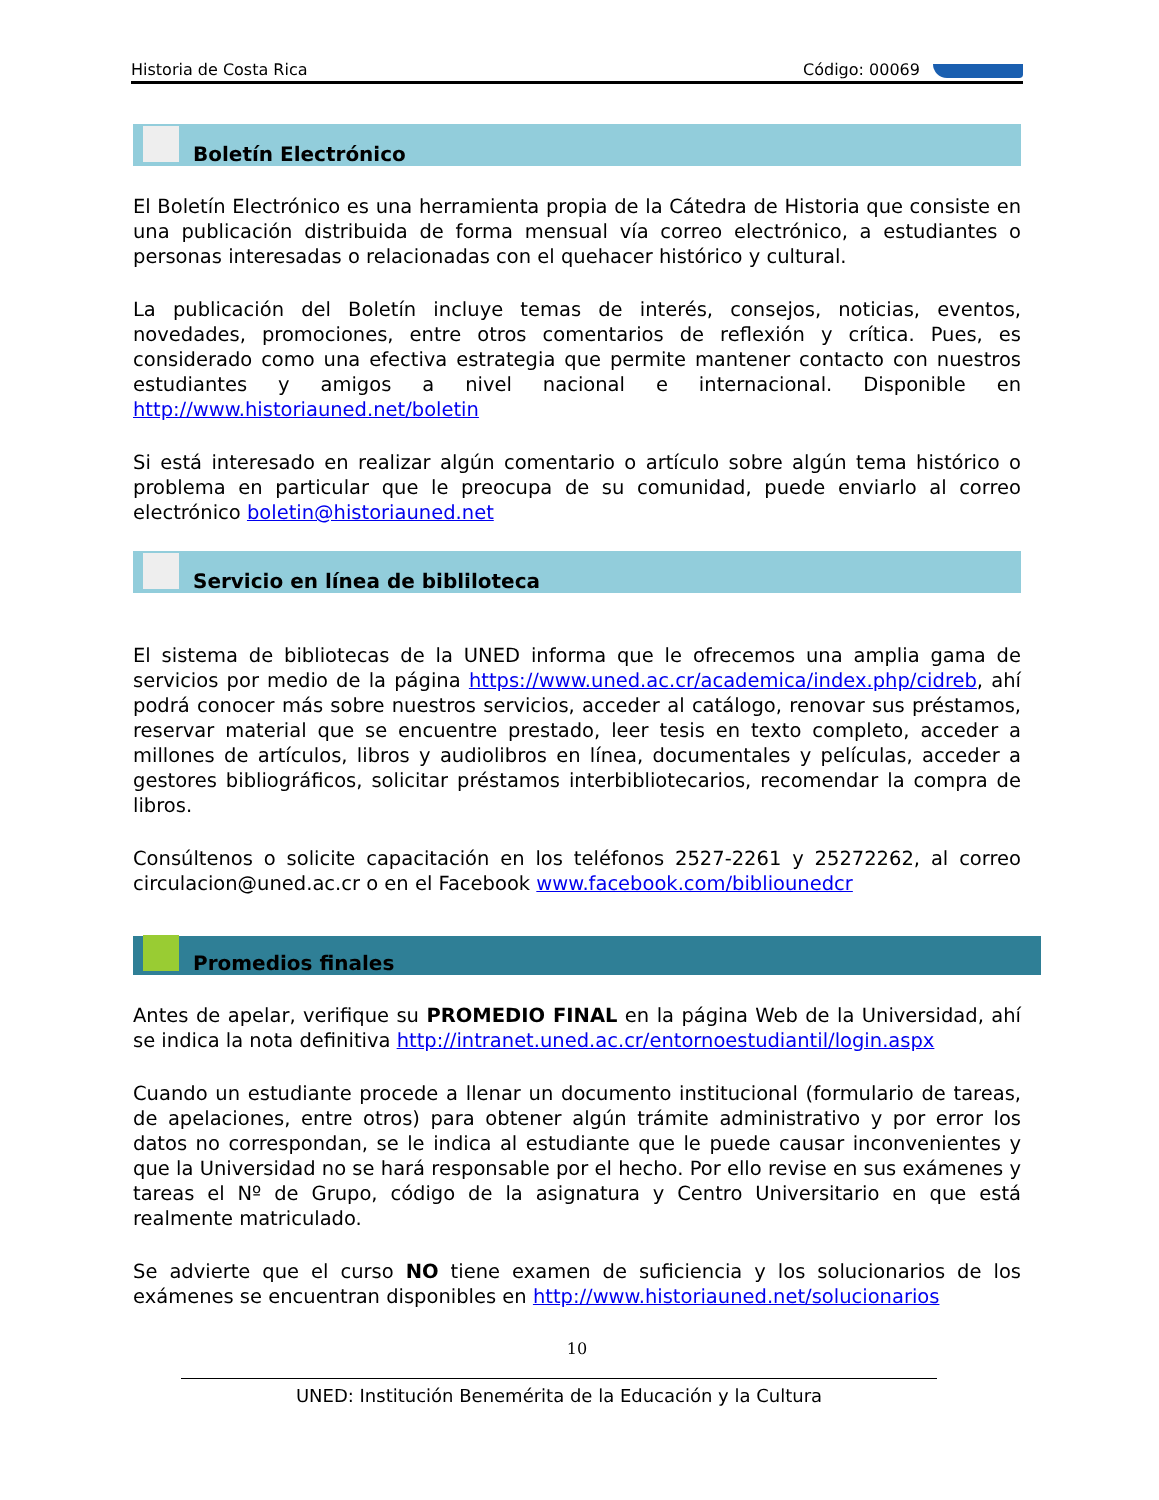Historia de Costa Rica Código: 00069
Boletín Electrónico
El Boletín Electrónico es una herramienta propia de la Cátedra de Historia que consiste en una publicación distribuida de forma mensual vía correo electrónico, a estudiantes o personas interesadas o relacionadas con el quehacer histórico y cultural.
La publicación del Boletín incluye temas de interés, consejos, noticias, eventos, novedades, promociones, entre otros comentarios de reflexión y crítica. Pues, es considerado como una efectiva estrategia que permite mantener contacto con nuestros estudiantes y amigos a nivel nacional e internacional. Disponible en http://www.historiauned.net/boletin
Si está interesado en realizar algún comentario o artículo sobre algún tema histórico o problema en particular que le preocupa de su comunidad, puede enviarlo al correo electrónico boletin@historiauned.net
Servicio en línea de bibliloteca
El sistema de bibliotecas de la UNED informa que le ofrecemos una amplia gama de servicios por medio de la página https://www.uned.ac.cr/academica/index.php/cidreb, ahí podrá conocer más sobre nuestros servicios, acceder al catálogo, renovar sus préstamos, reservar material que se encuentre prestado, leer tesis en texto completo, acceder a millones de artículos, libros y audiolibros en línea, documentales y películas, acceder a gestores bibliográficos, solicitar préstamos interbibliotecarios, recomendar la compra de libros.
Consúltenos o solicite capacitación en los teléfonos 2527-2261 y 25272262, al correo circulacion@uned.ac.cr o en el Facebook www.facebook.com/biblio­unedcr
Promedios finales
Antes de apelar, verifique su PROMEDIO FINAL en la página Web de la Universidad, ahí se indica la nota definitiva http://intranet.uned.ac.cr/entornoestudiantil/login.aspx
Cuando un estudiante procede a llenar un documento institucional (formulario de tareas, de apelaciones, entre otros) para obtener algún trámite administrativo y por error los datos no correspondan, se le indica al estudiante que le puede causar inconvenientes y que la Universidad no se hará responsable por el hecho. Por ello revise en sus exámenes y tareas el Nº de Grupo, código de la asignatura y Centro Universitario en que está realmente matriculado.
Se advierte que el curso NO tiene examen de suficiencia y los solucionarios de los exámenes se encuentran disponibles en http://www.historiauned.net/solucionarios
10
UNED: Institución Benemérita de la Educación y la Cultura